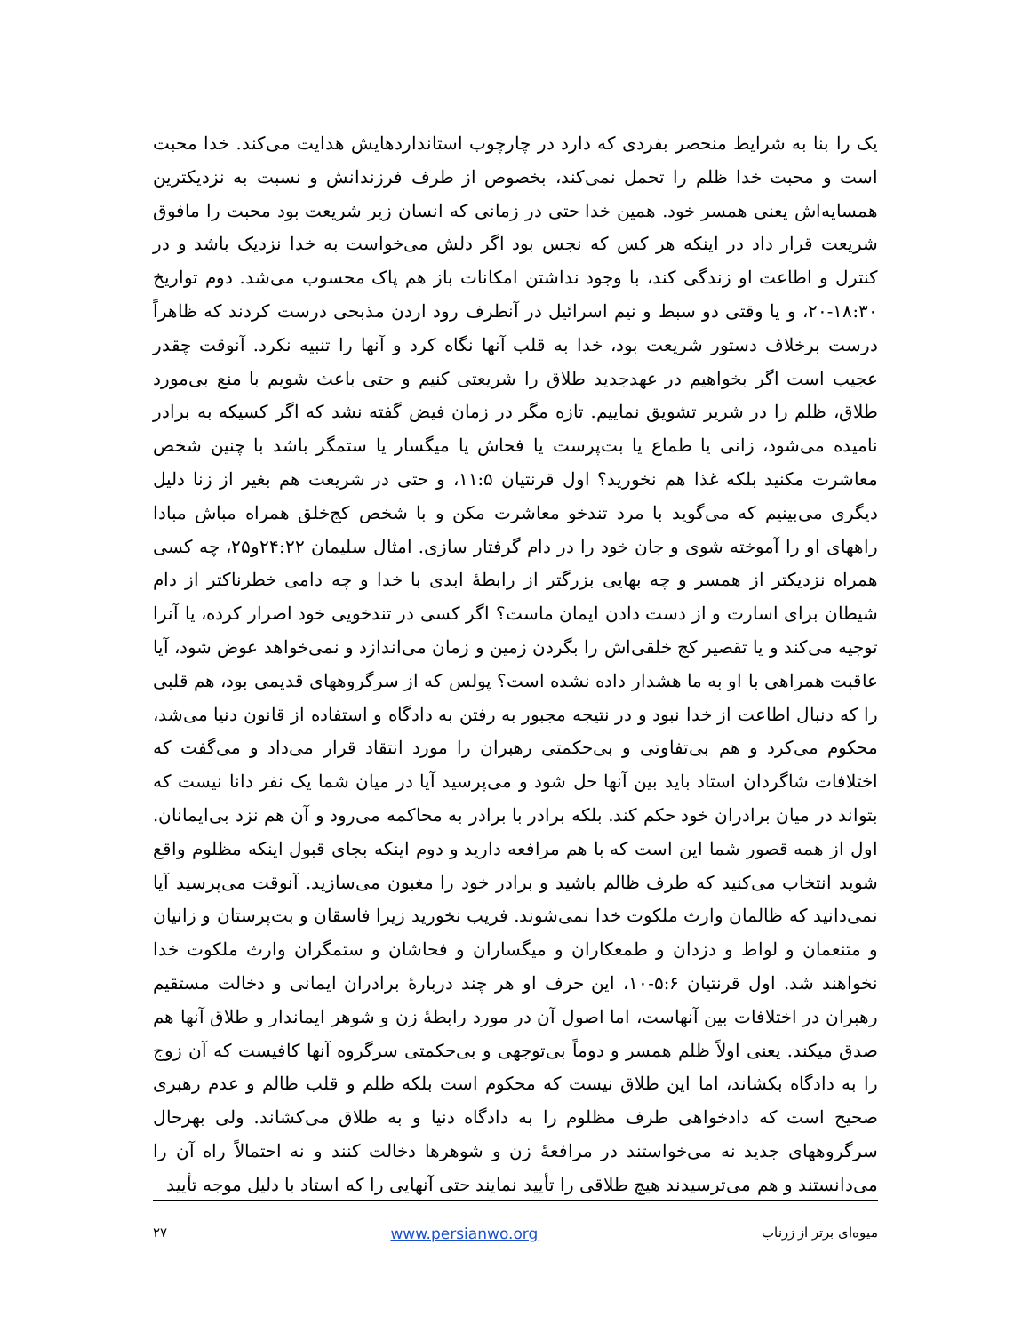یک را بنا به شرایط منحصر بفردی که دارد در چارچوب استانداردهایش هدایت می‌کند. خدا محبت است و محبت خدا ظلم را تحمل نمی‌کند، بخصوص از طرف فرزندانش و نسبت به نزدیکترین همسایه‌اش یعنی همسر خود. همین خدا حتی در زمانی که انسان زیر شریعت بود محبت را مافوق شریعت قرار داد در اینکه هر کس که نجس بود اگر دلش می‌خواست به خدا نزدیک باشد و در کنترل و اطاعت او زندگی کند، با وجود نداشتن امکانات باز هم پاک محسوب می‌شد. دوم تواریخ ۱۸:۳۰-۲۰، و یا وقتی دو سبط و نیم اسرائیل در آنطرف رود اردن مذبحی درست کردند که ظاهراً درست برخلاف دستور شریعت بود، خدا به قلب آنها نگاه کرد و آنها را تنبیه نکرد. آنوقت چقدر عجیب است اگر بخواهیم در عهدجدید طلاق را شریعتی کنیم و حتی باعث شویم با منع بی‌مورد طلاق، ظلم را در شریر تشویق نماییم. تازه مگر در زمان فیض گفته نشد که اگر کسیکه به برادر نامیده می‌شود، زانی یا طماع یا بت‌پرست یا فحاش یا میگسار یا ستمگر باشد با چنین شخص معاشرت مکنید بلکه غذا هم نخورید؟ اول قرنتیان ۱۱:۵، و حتی در شریعت هم بغیر از زنا دلیل دیگری می‌بینیم که می‌گوید با مرد تندخو معاشرت مکن و با شخص کج‌خلق همراه مباش مبادا راههای او را آموخته شوی و جان خود را در دام گرفتار سازی. امثال سلیمان ۲۴:۲۲و۲۵، چه کسی همراه نزدیکتر از همسر و چه بهایی بزرگتر از رابطهٔ ابدی با خدا و چه دامی خطرناکتر از دام شیطان برای اسارت و از دست دادن ایمان ماست؟ اگر کسی در تندخویی خود اصرار کرده، یا آنرا توجیه می‌کند و یا تقصیر کج خلقی‌اش را بگردن زمین و زمان می‌اندازد و نمی‌خواهد عوض شود، آیا عاقبت همراهی با او به ما هشدار داده نشده است؟ پولس که از سرگروههای قدیمی بود، هم قلبی را که دنبال اطاعت از خدا نبود و در نتیجه مجبور به رفتن به دادگاه و استفاده از قانون دنیا می‌شد، محکوم می‌کرد و هم بی‌تفاوتی و بی‌حکمتی رهبران را مورد انتقاد قرار می‌داد و می‌گفت که اختلافات شاگردان استاد باید بین آنها حل شود و می‌پرسید آیا در میان شما یک نفر دانا نیست که بتواند در میان برادران خود حکم کند. بلکه برادر با برادر به محاکمه می‌رود و آن هم نزد بی‌ایمانان. اول از همه قصور شما این است که با هم مرافعه دارید و دوم اینکه بجای قبول اینکه مظلوم واقع شوید انتخاب می‌کنید که طرف ظالم باشید و برادر خود را مغبون می‌سازید. آنوقت می‌پرسید آیا نمی‌دانید که ظالمان وارث ملکوت خدا نمی‌شوند. فریب نخورید زیرا فاسقان و بت‌پرستان و زانیان و متنعمان و لواط و دزدان و طمعکاران و میگساران و فحاشان و ستمگران وارث ملکوت خدا نخواهند شد. اول قرنتیان ۵:۶-۱۰، این حرف او هر چند دربارهٔ برادران ایمانی و دخالت مستقیم رهبران در اختلافات بین آنهاست، اما اصول آن در مورد رابطهٔ زن و شوهر ایماندار و طلاق آنها هم صدق میکند. یعنی اولاً ظلم همسر و دوماً بی‌توجهی و بی‌حکمتی سرگروه آنها کافیست که آن زوج را به دادگاه بکشاند، اما این طلاق نیست که محکوم است بلکه ظلم و قلب ظالم و عدم رهبری صحیح است که دادخواهی طرف مظلوم را به دادگاه دنیا و به طلاق می‌کشاند. ولی بهرحال سرگروههای جدید نه می‌خواستند در مرافعهٔ زن و شوهرها دخالت کنند و نه احتمالاً راه آن را می‌دانستند و هم می‌ترسیدند هیچ طلاقی را تأیید نمایند حتی آنهایی را که استاد با دلیل موجه تأیید
میوه‌ای برتر از زرناب www.persianwo.org ۲۷